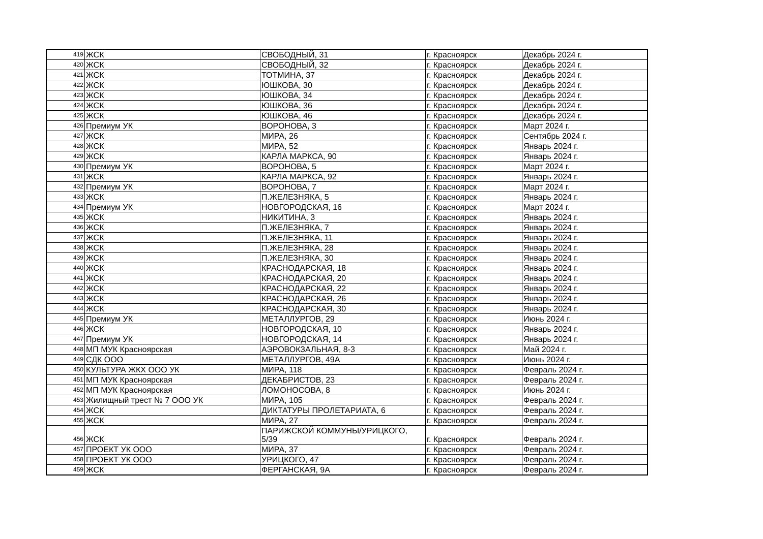| 419 | ЖСК | СВОБОДНЫЙ, 31 | г. Красноярск | Декабрь 2024 г. |
| 420 | ЖСК | СВОБОДНЫЙ, 32 | г. Красноярск | Декабрь 2024 г. |
| 421 | ЖСК | ТОТМИНА, 37 | г. Красноярск | Декабрь 2024 г. |
| 422 | ЖСК | ЮШКОВА, 30 | г. Красноярск | Декабрь 2024 г. |
| 423 | ЖСК | ЮШКОВА, 34 | г. Красноярск | Декабрь 2024 г. |
| 424 | ЖСК | ЮШКОВА, 36 | г. Красноярск | Декабрь 2024 г. |
| 425 | ЖСК | ЮШКОВА, 46 | г. Красноярск | Декабрь 2024 г. |
| 426 | Премиум УК | ВОРОНОВА, 3 | г. Красноярск | Март 2024 г. |
| 427 | ЖСК | МИРА, 26 | г. Красноярск | Сентябрь 2024 г. |
| 428 | ЖСК | МИРА, 52 | г. Красноярск | Январь 2024 г. |
| 429 | ЖСК | КАРЛА МАРКСА, 90 | г. Красноярск | Январь 2024 г. |
| 430 | Премиум УК | ВОРОНОВА, 5 | г. Красноярск | Март 2024 г. |
| 431 | ЖСК | КАРЛА МАРКСА, 92 | г. Красноярск | Январь 2024 г. |
| 432 | Премиум УК | ВОРОНОВА, 7 | г. Красноярск | Март 2024 г. |
| 433 | ЖСК | П.ЖЕЛЕЗНЯКА, 5 | г. Красноярск | Январь 2024 г. |
| 434 | Премиум УК | НОВГОРОДСКАЯ, 16 | г. Красноярск | Март 2024 г. |
| 435 | ЖСК | НИКИТИНА, 3 | г. Красноярск | Январь 2024 г. |
| 436 | ЖСК | П.ЖЕЛЕЗНЯКА, 7 | г. Красноярск | Январь 2024 г. |
| 437 | ЖСК | П.ЖЕЛЕЗНЯКА, 11 | г. Красноярск | Январь 2024 г. |
| 438 | ЖСК | П.ЖЕЛЕЗНЯКА, 28 | г. Красноярск | Январь 2024 г. |
| 439 | ЖСК | П.ЖЕЛЕЗНЯКА, 30 | г. Красноярск | Январь 2024 г. |
| 440 | ЖСК | КРАСНОДАРСКАЯ, 18 | г. Красноярск | Январь 2024 г. |
| 441 | ЖСК | КРАСНОДАРСКАЯ, 20 | г. Красноярск | Январь 2024 г. |
| 442 | ЖСК | КРАСНОДАРСКАЯ, 22 | г. Красноярск | Январь 2024 г. |
| 443 | ЖСК | КРАСНОДАРСКАЯ, 26 | г. Красноярск | Январь 2024 г. |
| 444 | ЖСК | КРАСНОДАРСКАЯ, 30 | г. Красноярск | Январь 2024 г. |
| 445 | Премиум УК | МЕТАЛЛУРГОВ, 29 | г. Красноярск | Июнь 2024 г. |
| 446 | ЖСК | НОВГОРОДСКАЯ, 10 | г. Красноярск | Январь 2024 г. |
| 447 | Премиум УК | НОВГОРОДСКАЯ, 14 | г. Красноярск | Январь 2024 г. |
| 448 | МП МУК Красноярская | АЭРОВОКЗАЛЬНАЯ, 8-3 | г. Красноярск | Май 2024 г. |
| 449 | СДК ООО | МЕТАЛЛУРГОВ, 49А | г. Красноярск | Июнь 2024 г. |
| 450 | КУЛЬТУРА ЖКХ ООО УК | МИРА, 118 | г. Красноярск | Февраль 2024 г. |
| 451 | МП МУК Красноярская | ДЕКАБРИСТОВ, 23 | г. Красноярск | Февраль 2024 г. |
| 452 | МП МУК Красноярская | ЛОМОНОСОВА, 8 | г. Красноярск | Июнь 2024 г. |
| 453 | Жилищный трест № 7 ООО УК | МИРА, 105 | г. Красноярск | Февраль 2024 г. |
| 454 | ЖСК | ДИКТАТУРЫ ПРОЛЕТАРИАТА, 6 | г. Красноярск | Февраль 2024 г. |
| 455 | ЖСК | МИРА, 27 | г. Красноярск | Февраль 2024 г. |
| 456 | ЖСК | ПАРИЖСКОЙ КОММУНЫ/УРИЦКОГО, 5/39 | г. Красноярск | Февраль 2024 г. |
| 457 | ПРОЕКТ УК ООО | МИРА, 37 | г. Красноярск | Февраль 2024 г. |
| 458 | ПРОЕКТ УК ООО | УРИЦКОГО, 47 | г. Красноярск | Февраль 2024 г. |
| 459 | ЖСК | ФЕРГАНСКАЯ, 9А | г. Красноярск | Февраль 2024 г. |